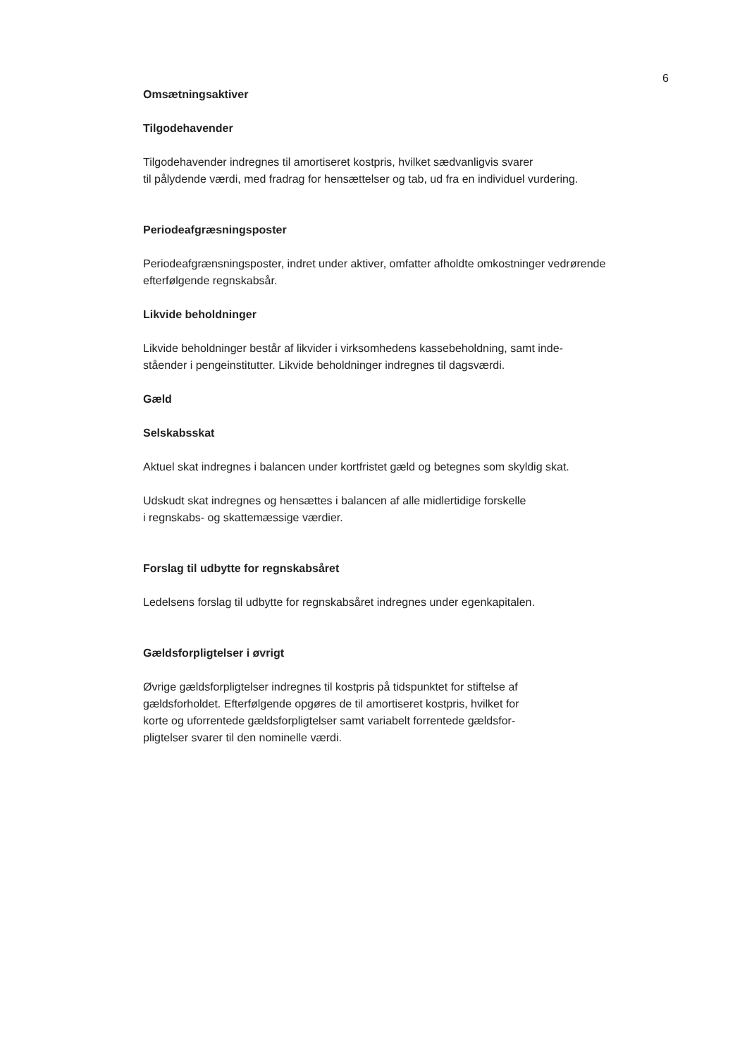6
Omsætningsaktiver
Tilgodehavender
Tilgodehavender indregnes til amortiseret kostpris, hvilket sædvanligvis svarer
til pålydende værdi, med fradrag for hensættelser og tab, ud fra en individuel vurdering.
Periodeafgræsningsposter
Periodeafgrænsningsposter, indret under aktiver, omfatter afholdte omkostninger vedrørende
efterfølgende regnskabsår.
Likvide beholdninger
Likvide beholdninger består af likvider i virksomhedens kassebeholdning, samt inde-
ståender i pengeinstitutter. Likvide beholdninger indregnes til dagsværdi.
Gæld
Selskabsskat
Aktuel skat indregnes i balancen under kortfristet gæld og betegnes som skyldig skat.
Udskudt skat indregnes og hensættes i balancen af alle midlertidige forskelle
i regnskabs- og skattemæssige værdier.
Forslag til udbytte for regnskabsåret
Ledelsens forslag til udbytte for regnskabsåret indregnes under egenkapitalen.
Gældsforpligtelser i øvrigt
Øvrige gældsforpligtelser indregnes til kostpris på tidspunktet for stiftelse af
gældsforholdet. Efterfølgende opgøres de til amortiseret kostpris, hvilket for
korte og uforrentede gældsforpligtelser samt variabelt forrentede gældsfor-
pligtelser svarer til den nominelle værdi.